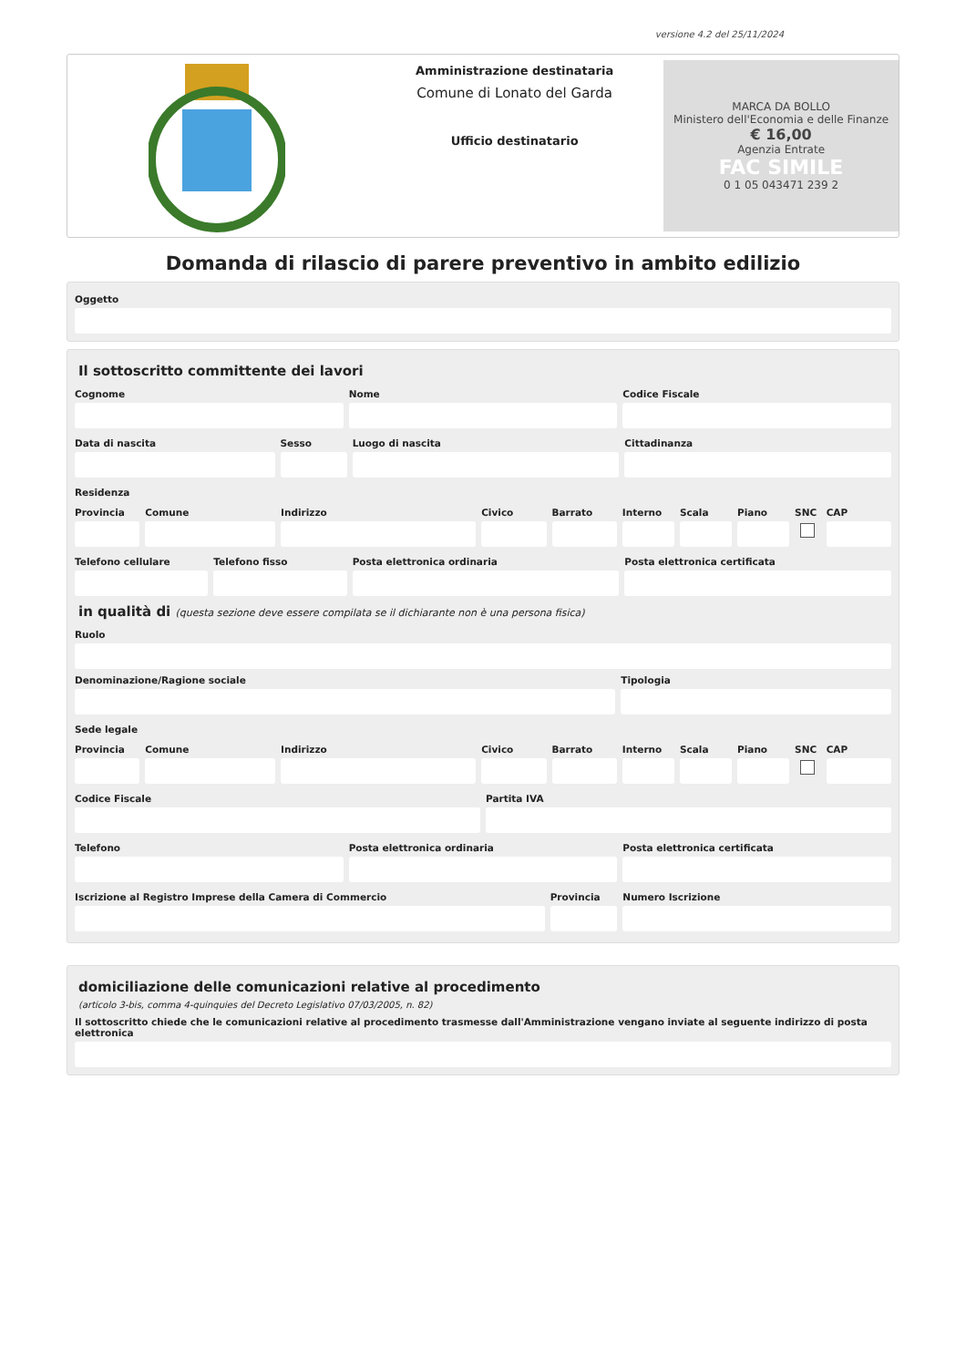versione 4.2 del 25/11/2024
Amministrazione destinataria
Comune di Lonato del Garda
Ufficio destinatario
MARCA DA BOLLO
Ministero dell'Economia e delle Finanze
€ 16,00
Agenzia Entrate
FAC SIMILE
0 1 05 043471 239 2
Domanda di rilascio di parere preventivo in ambito edilizio
Oggetto
Il sottoscritto committente dei lavori
Cognome Nome Codice Fiscale
Data di nascita Sesso Luogo di nascita Cittadinanza
Residenza
Provincia Comune Indirizzo Civico Barrato Interno Scala Piano SNC CAP
Telefono cellulare Telefono fisso Posta elettronica ordinaria Posta elettronica certificata
in qualità di (questa sezione deve essere compilata se il dichiarante non è una persona fisica)
Ruolo
Denominazione/Ragione sociale Tipologia
Sede legale
Provincia Comune Indirizzo Civico Barrato Interno Scala Piano SNC CAP
Codice Fiscale Partita IVA
Telefono Posta elettronica ordinaria Posta elettronica certificata
Iscrizione al Registro Imprese della Camera di Commercio
Provincia Numero Iscrizione
domiciliazione delle comunicazioni relative al procedimento
(articolo 3-bis, comma 4-quinquies del Decreto Legislativo 07/03/2005, n. 82)
Il sottoscritto chiede che le comunicazioni relative al procedimento trasmesse dall'Amministrazione vengano inviate al seguente indirizzo di posta elettronica